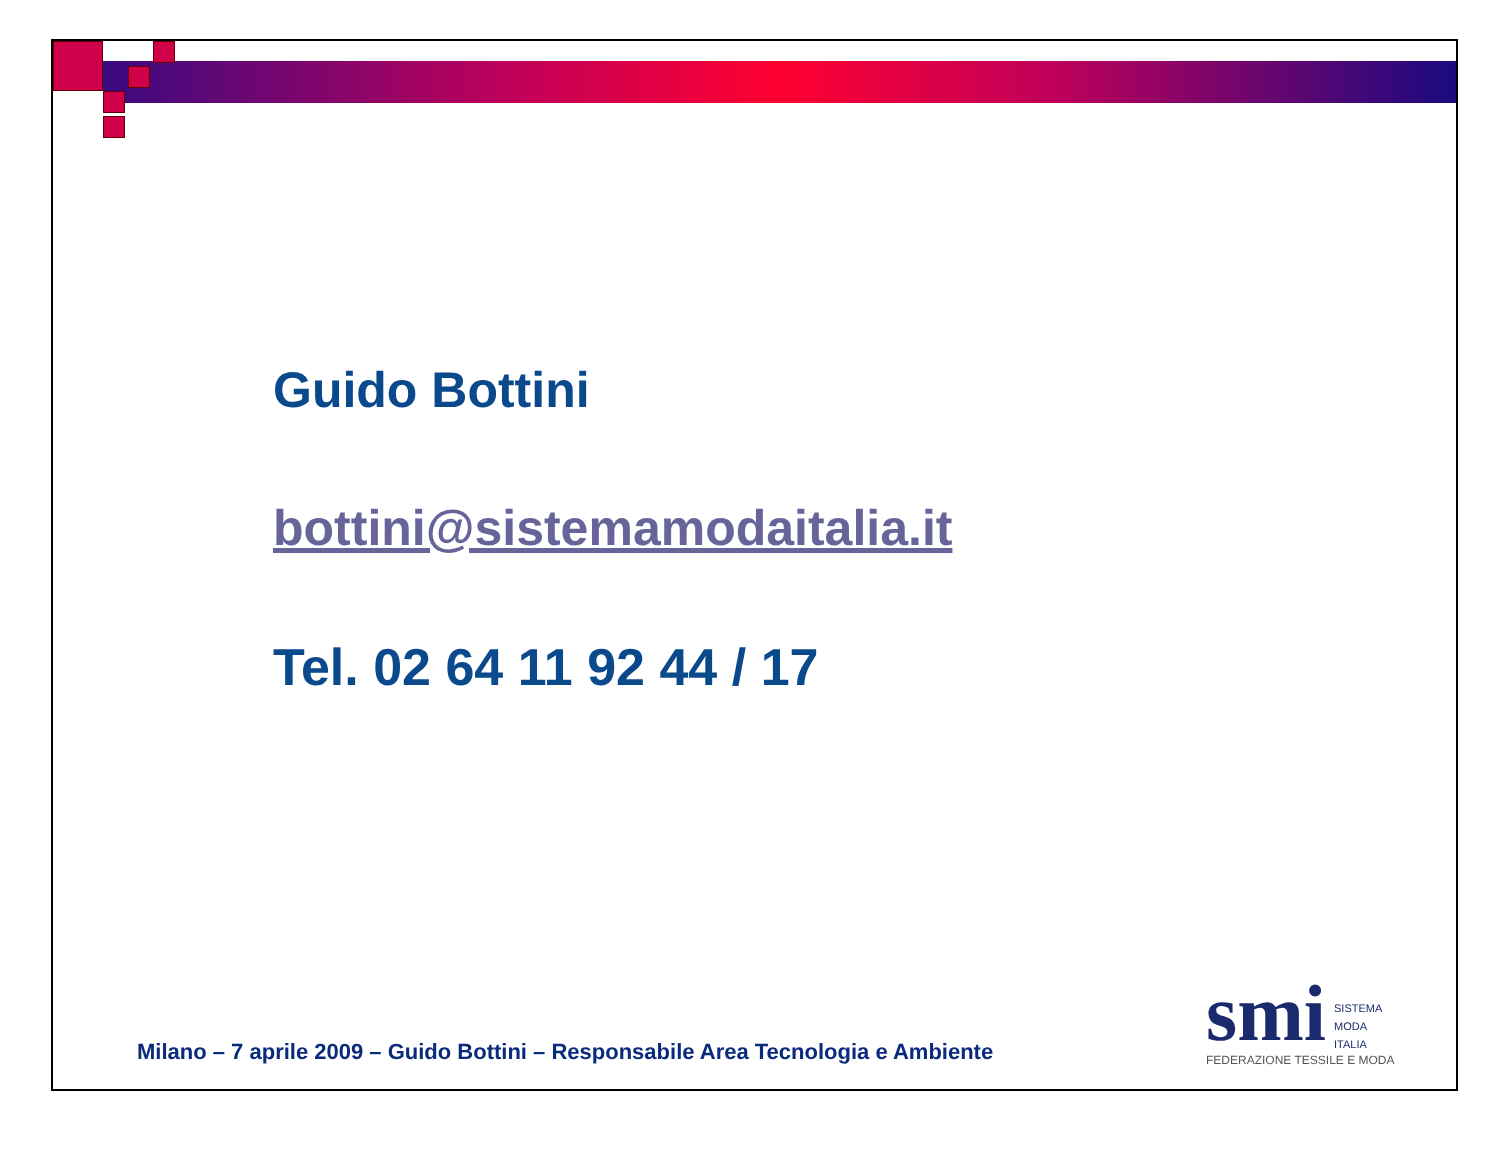Guido Bottini
bottini@sistemamodaitalia.it
Tel. 02 64 11 92 44 / 17
Milano – 7 aprile 2009 – Guido Bottini – Responsabile Area Tecnologia e Ambiente
smi SISTEMA
MODA
ITALIA
FEDERAZIONE TESSILE E MODA